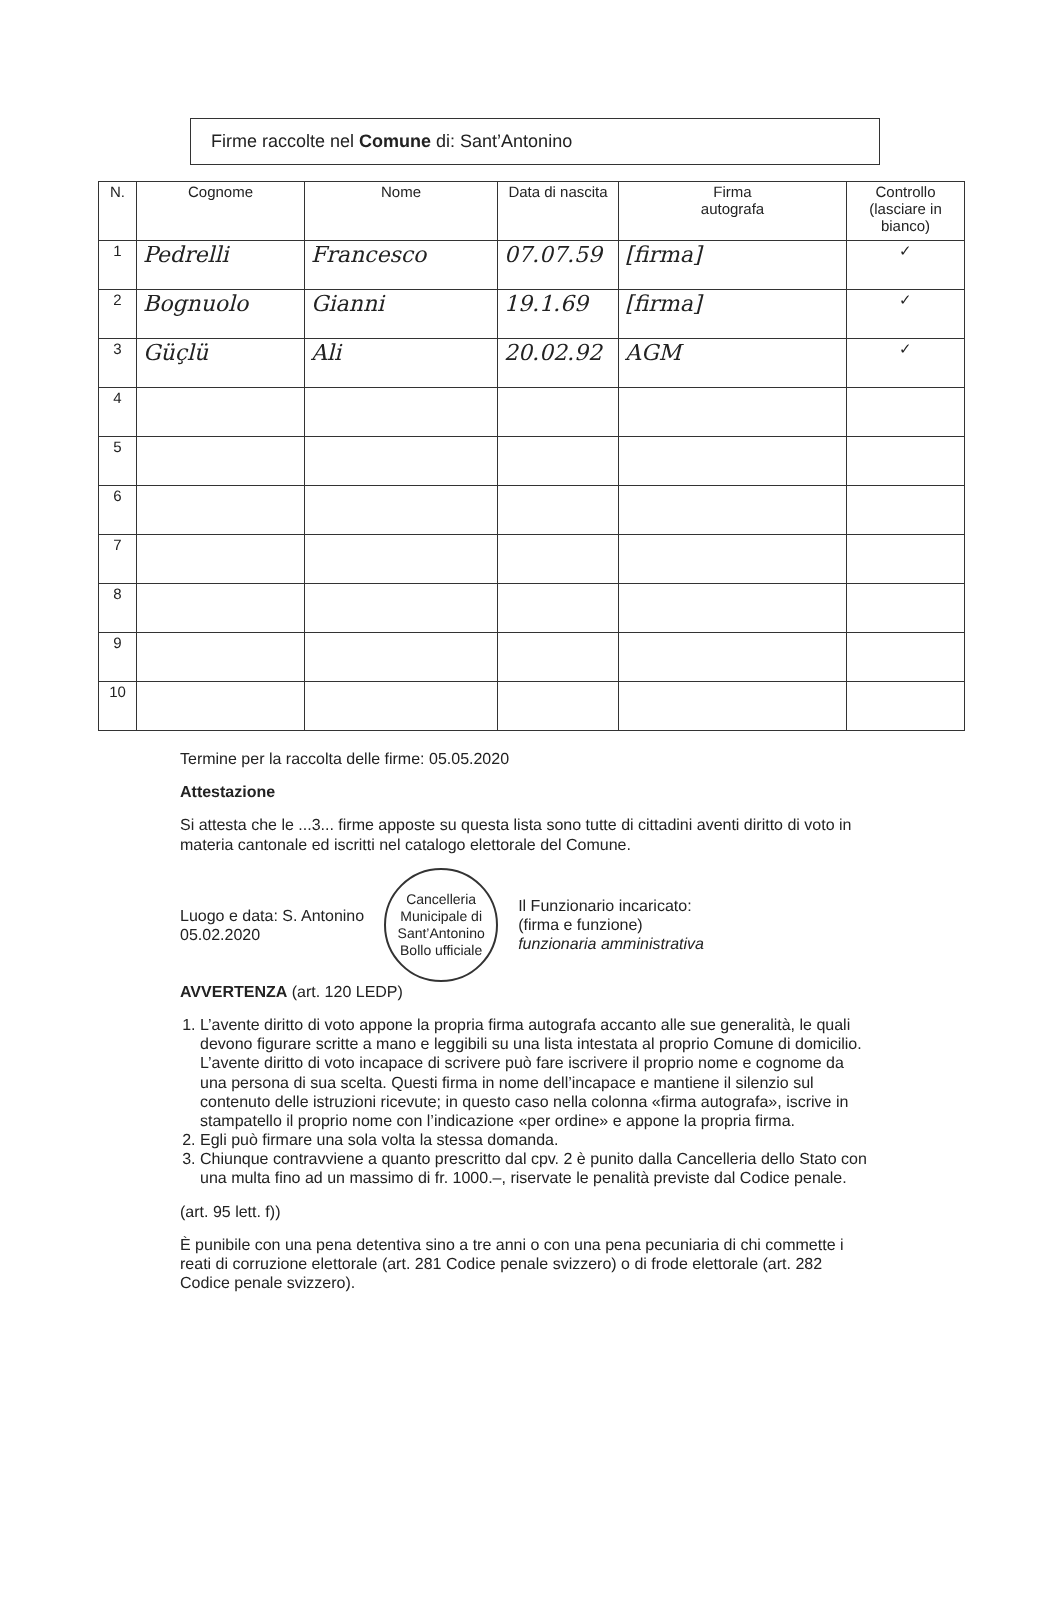Firme raccolte nel Comune di: Sant’Antonino
| N. | Cognome | Nome | Data di nascita | Firma autografa | Controllo (lasciare in bianco) |
| --- | --- | --- | --- | --- | --- |
| 1 | Pedrelli | Francesco | 07.07.59 | [firma] | ✓ |
| 2 | Bognuolo | Gianni | 19.1.69 | [firma] | ✓ |
| 3 | Güçlü | Ali | 20.02.92 | AGM | ✓ |
| 4 | | | | | |
| 5 | | | | | |
| 6 | | | | | |
| 7 | | | | | |
| 8 | | | | | |
| 9 | | | | | |
| 10 | | | | | |
Termine per la raccolta delle firme: 05.05.2020
Attestazione
Si attesta che le ...3... firme apposte su questa lista sono tutte di cittadini aventi diritto di voto in materia cantonale ed iscritti nel catalogo elettorale del Comune.
Luogo e data: S. Antonino
05.02.2020
Cancelleria Municipale di Sant’Antonino
Bollo ufficiale
Il Funzionario incaricato:
(firma e funzione)
funzionaria amministrativa
AVVERTENZA (art. 120 LEDP)
1. L’avente diritto di voto appone la propria firma autografa accanto alle sue generalità, le quali devono figurare scritte a mano e leggibili su una lista intestata al proprio Comune di domicilio.
L’avente diritto di voto incapace di scrivere può fare iscrivere il proprio nome e cognome da una persona di sua scelta. Questi firma in nome dell’incapace e mantiene il silenzio sul contenuto delle istruzioni ricevute; in questo caso nella colonna «firma autografa», iscrive in stampatello il proprio nome con l’indicazione «per ordine» e appone la propria firma.
2. Egli può firmare una sola volta la stessa domanda.
3. Chiunque contravviene a quanto prescritto dal cpv. 2 è punito dalla Cancelleria dello Stato con una multa fino ad un massimo di fr. 1000.–, riservate le penalità previste dal Codice penale.
(art. 95 lett. f))
È punibile con una pena detentiva sino a tre anni o con una pena pecuniaria di chi commette i reati di corruzione elettorale (art. 281 Codice penale svizzero) o di frode elettorale (art. 282 Codice penale svizzero).